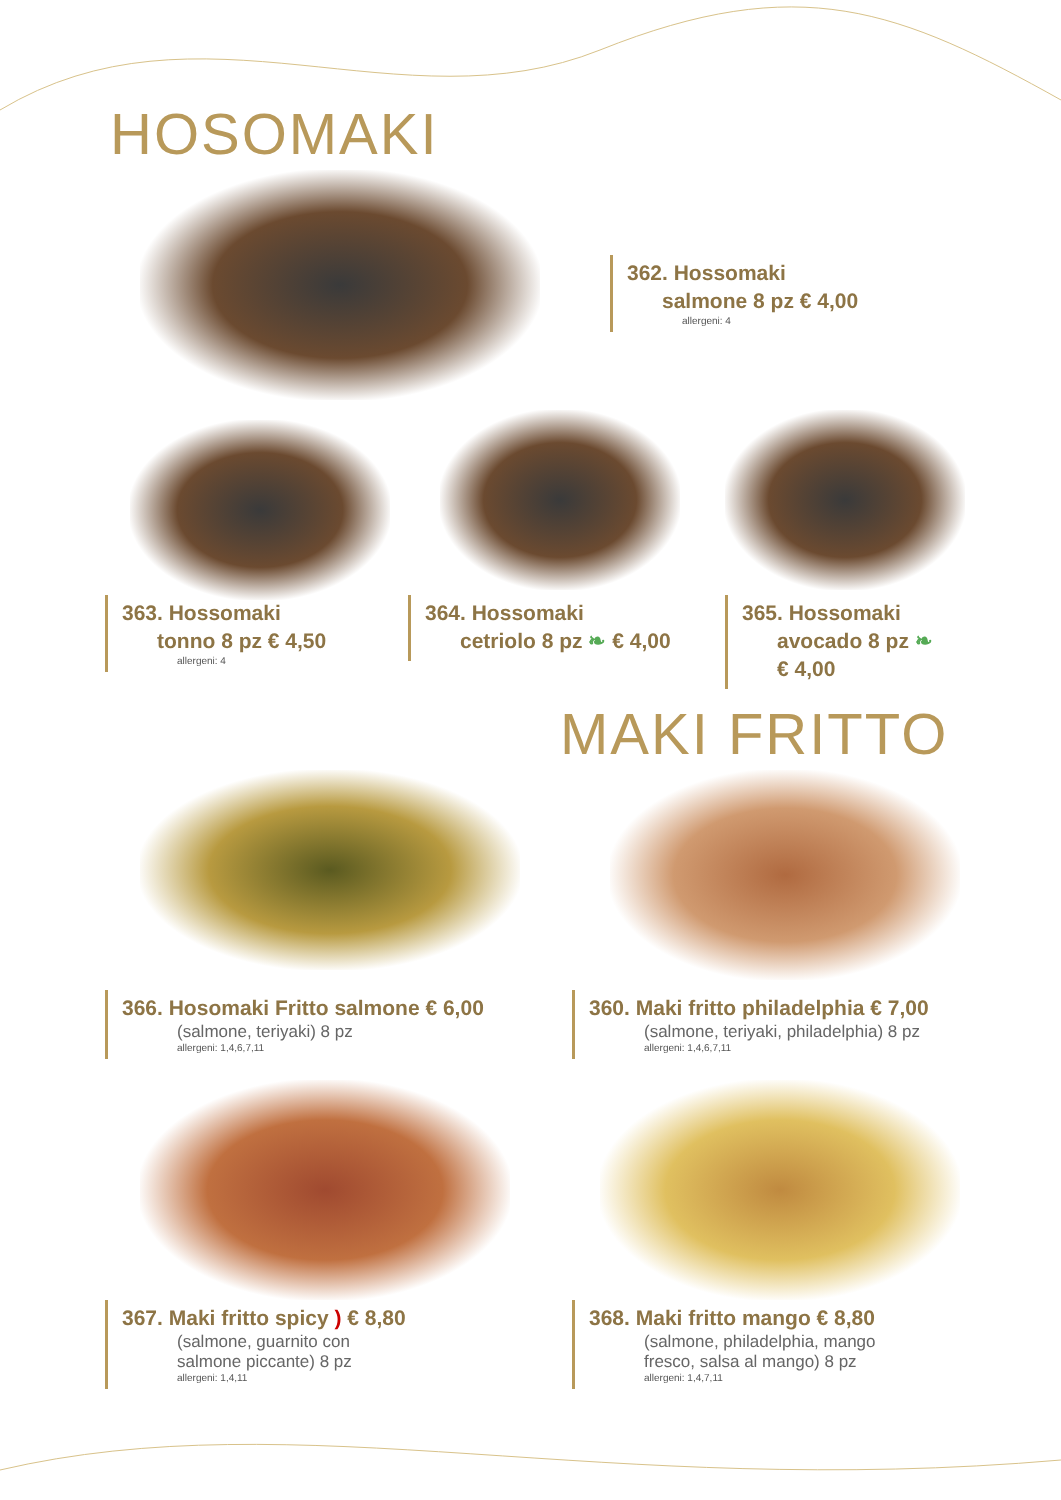HOSOMAKI
362. Hossomaki
salmone 8 pz € 4,00
allergeni: 4
363. Hossomaki
tonno 8 pz € 4,50
allergeni: 4
364. Hossomaki
cetriolo 8 pz ❧ € 4,00
365. Hossomaki
avocado 8 pz ❧
€ 4,00
MAKI FRITTO
366. Hosomaki Fritto salmone € 6,00
(salmone, teriyaki) 8 pz
allergeni: 1,4,6,7,11
360. Maki fritto philadelphia € 7,00
(salmone, teriyaki, philadelphia) 8 pz
allergeni: 1,4,6,7,11
367. Maki fritto spicy ) € 8,80
(salmone, guarnito con
salmone piccante) 8 pz
allergeni: 1,4,11
368. Maki fritto mango € 8,80
(salmone, philadelphia, mango
fresco, salsa al mango) 8 pz
allergeni: 1,4,7,11